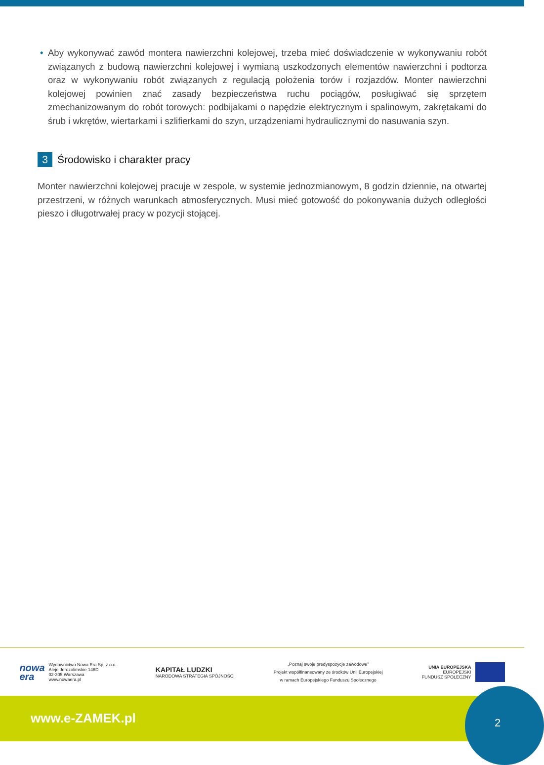• Aby wykonywać zawód montera nawierzchni kolejowej, trzeba mieć doświadczenie w wykonywaniu robót związanych z budową nawierzchni kolejowej i wymianą uszkodzonych elementów nawierzchni i podtorza oraz w wykonywaniu robót związanych z regulacją położenia torów i rozjazdów. Monter nawierzchni kolejowej powinien znać zasady bezpieczeństwa ruchu pociągów, posługiwać się sprzętem zmechanizowanym do robót torowych: podbijakami o napędzie elektrycznym i spalinowym, zakrętakami do śrub i wkrętów, wiertarkami i szlifierkami do szyn, urządzeniami hydraulicznymi do nasuwania szyn.
3 Środowisko i charakter pracy
Monter nawierzchni kolejowej pracuje w zespole, w systemie jednozmianowym, 8 godzin dziennie, na otwartej przestrzeni, w różnych warunkach atmosferycznych. Musi mieć gotowość do pokonywania dużych odległości pieszo i długotrwałej pracy w pozycji stojącej.
nowa
era
Wydawnictwo Nowa Era Sp. z o.o.
Aleje Jerozolimskie 146D
02-305 Warszawa
www.nowaera.pl
KAPITAŁ LUDZKI
NARODOWA STRATEGIA SPÓJNOŚCI
„Poznaj swoje predyspozycje zawodowe”
Projekt współfinansowany ze środków Unii Europejskiej
w ramach Europejskiego Funduszu Społecznego
UNIA EUROPEJSKA
EUROPEJSKI
FUNDUSZ SPOŁECZNY
www.e-ZAMEK.pl
2